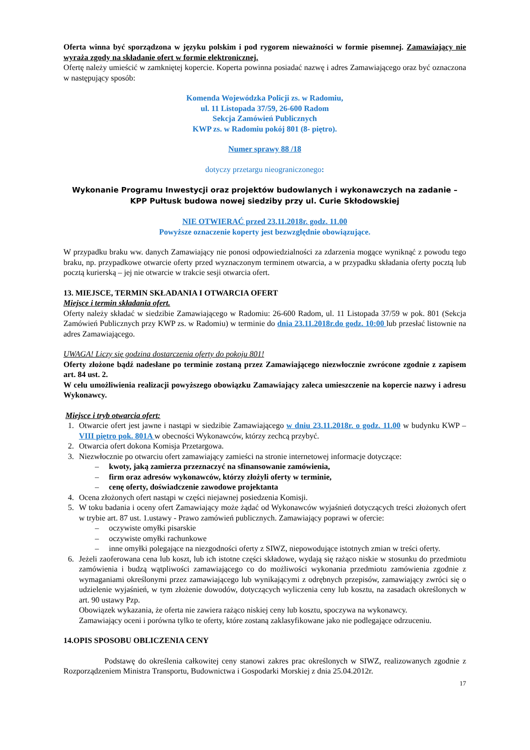Oferta winna być sporządzona w języku polskim i pod rygorem nieważności w formie pisemnej. Zamawiający nie wyraża zgody na składanie ofert w formie elektronicznej.
Ofertę należy umieścić w zamkniętej kopercie. Koperta powinna posiadać nazwę i adres Zamawiającego oraz być oznaczona w następujący sposób:
Komenda Wojewódzka Policji zs. w Radomiu,
ul. 11 Listopada 37/59, 26-600 Radom
Sekcja Zamówień Publicznych
KWP zs. w Radomiu pokój 801 (8- piętro).
Numer sprawy 88 /18
dotyczy przetargu nieograniczonego:
Wykonanie Programu Inwestycji oraz projektów budowlanych i wykonawczych na zadanie –
KPP Pułtusk budowa nowej siedziby przy ul. Curie Skłodowskiej
NIE OTWIERAĆ przed 23.11.2018r. godz. 11.00
Powyższe oznaczenie koperty jest bezwzględnie obowiązujące.
W przypadku braku ww. danych Zamawiający nie ponosi odpowiedzialności za zdarzenia mogące wyniknąć z powodu tego braku, np. przypadkowe otwarcie oferty przed wyznaczonym terminem otwarcia, a w przypadku składania oferty pocztą lub pocztą kurierską – jej nie otwarcie w trakcie sesji otwarcia ofert.
13. MIEJSCE, TERMIN SKŁADANIA I OTWARCIA OFERT
Miejsce i termin składania ofert.
Oferty należy składać w siedzibie Zamawiającego w Radomiu: 26-600 Radom, ul. 11 Listopada 37/59 w pok. 801 (Sekcja Zamówień Publicznych przy KWP zs. w Radomiu) w terminie do dnia 23.11.2018r.do godz. 10:00 lub przesłać listownie na adres Zamawiającego.
UWAGA! Liczy się godzina dostarczenia oferty do pokoju 801!
Oferty złożone bądź nadesłane po terminie zostaną przez Zamawiającego niezwłocznie zwrócone zgodnie z zapisem art. 84 ust. 2.
W celu umożliwienia realizacji powyższego obowiązku Zamawiający zaleca umieszczenie na kopercie nazwy i adresu Wykonawcy.
Miejsce i tryb otwarcia ofert:
1. Otwarcie ofert jest jawne i nastąpi w siedzibie Zamawiającego w dniu 23.11.2018r. o godz. 11.00 w budynku KWP –VIII piętro pok. 801A w obecności Wykonawców, którzy zechcą przybyć.
2. Otwarcia ofert dokona Komisja Przetargowa.
3. Niezwłocznie po otwarciu ofert zamawiający zamieści na stronie internetowej informacje dotyczące:
– kwoty, jaką zamierza przeznaczyć na sfinansowanie zamówienia,
– firm oraz adresów wykonawców, którzy złożyli oferty w terminie,
– cenę oferty, doświadczenie zawodowe projektanta
4. Ocena złożonych ofert nastąpi w części niejawnej posiedzenia Komisji.
5. W toku badania i oceny ofert Zamawiający może żądać od Wykonawców wyjaśnień dotyczących treści złożonych ofert w trybie art. 87 ust. 1.ustawy - Prawo zamówień publicznych. Zamawiający poprawi w ofercie:
– oczywiste omyłki pisarskie
– oczywiste omyłki rachunkowe
– inne omyłki polegające na niezgodności oferty z SIWZ, niepowodujące istotnych zmian w treści oferty.
6. Jeżeli zaoferowana cena lub koszt, lub ich istotne części składowe, wydają się rażąco niskie w stosunku do przedmiotu zamówienia i budzą wątpliwości zamawiającego co do możliwości wykonania przedmiotu zamówienia zgodnie z wymaganiami określonymi przez zamawiającego lub wynikającymi z odrębnych przepisów, zamawiający zwróci się o udzielenie wyjaśnień, w tym złożenie dowodów, dotyczących wyliczenia ceny lub kosztu, na zasadach określonych w art. 90 ustawy Pzp.
Obowiązek wykazania, że oferta nie zawiera rażąco niskiej ceny lub kosztu, spoczywa na wykonawcy.
Zamawiający oceni i porówna tylko te oferty, które zostaną zaklasyfikowane jako nie podlegające odrzuceniu.
14.OPIS SPOSOBU OBLICZENIA CENY
Podstawę do określenia całkowitej ceny stanowi zakres prac określonych w SIWZ, realizowanych zgodnie z Rozporządzeniem Ministra Transportu, Budownictwa i Gospodarki Morskiej z dnia 25.04.2012r.
17